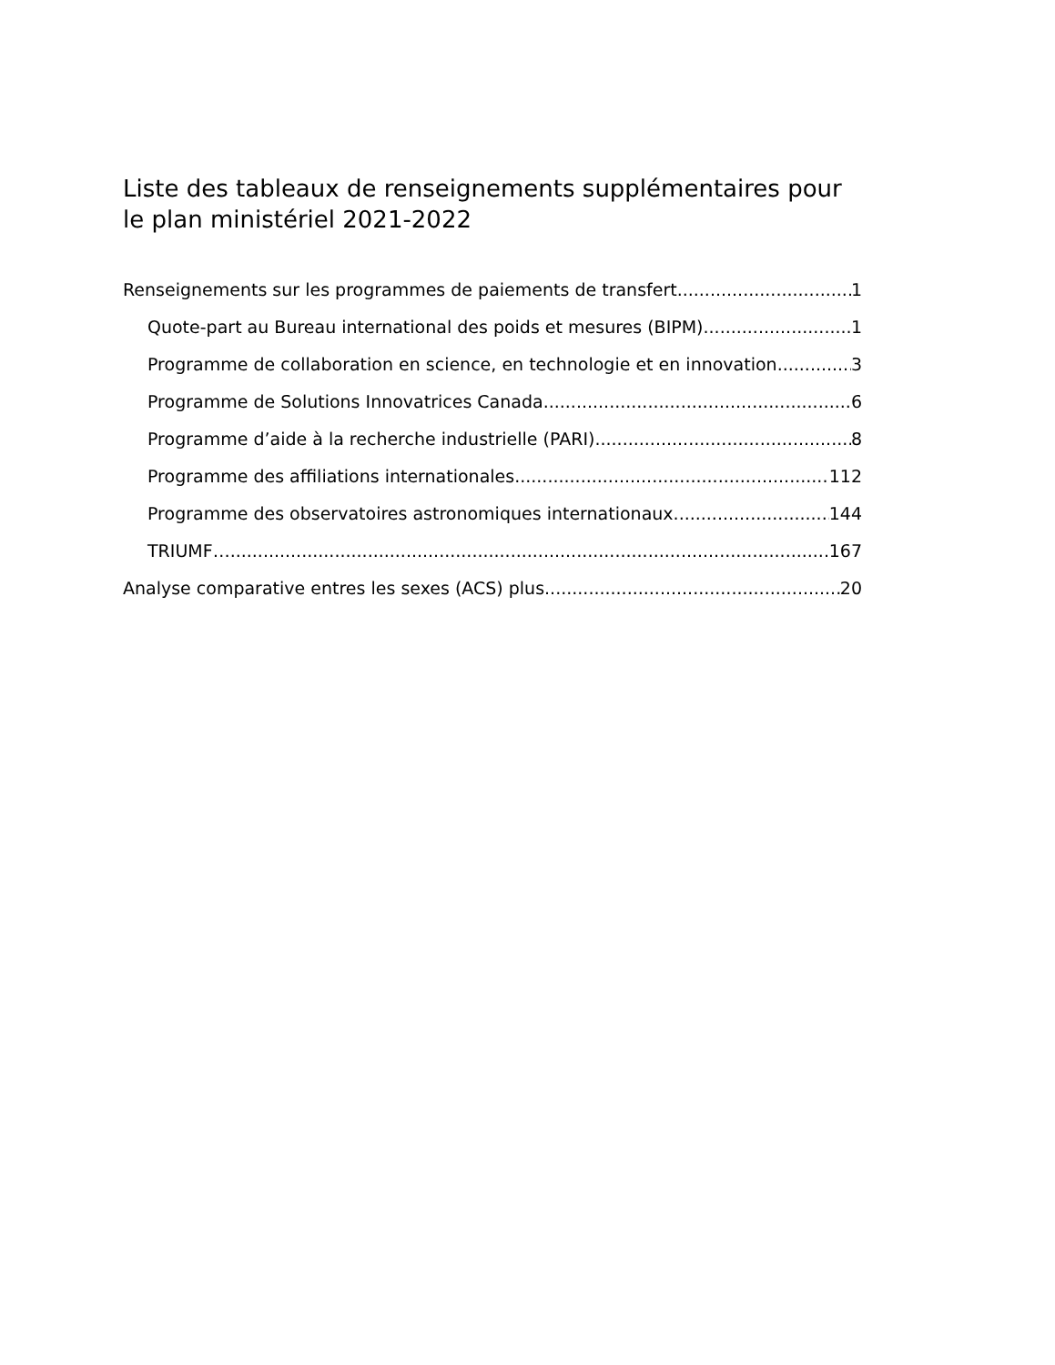Liste des tableaux de renseignements supplémentaires pour le plan ministériel 2021-2022
Renseignements sur les programmes de paiements de transfert 1
Quote-part au Bureau international des poids et mesures (BIPM) 1
Programme de collaboration en science, en technologie et en innovation 3
Programme de Solutions Innovatrices Canada 6
Programme d’aide à la recherche industrielle (PARI) 8
Programme des affiliations internationales 112
Programme des observatoires astronomiques internationaux 144
TRIUMF… 167
Analyse comparative entres les sexes (ACS) plus 20